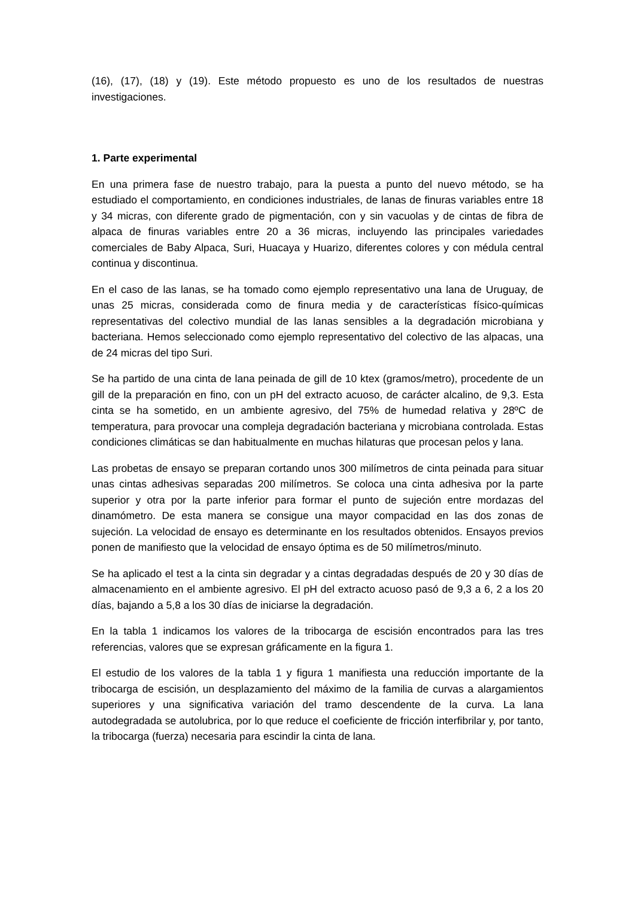(16), (17), (18) y (19). Este método propuesto es uno de los resultados de nuestras investigaciones.
1. Parte experimental
En una primera fase de nuestro trabajo, para la puesta a punto del nuevo método, se ha estudiado el comportamiento, en condiciones industriales, de lanas de finuras variables entre 18 y 34 micras, con diferente grado de pigmentación, con y sin vacuolas y de cintas de fibra de alpaca de finuras variables entre 20 a 36 micras, incluyendo las principales variedades comerciales de Baby Alpaca, Suri, Huacaya y Huarizo, diferentes colores y con médula central continua y discontinua.
En el caso de las lanas, se ha tomado como ejemplo representativo una lana de Uruguay, de unas 25 micras, considerada como de finura media y de características físico-químicas representativas del colectivo mundial de las lanas sensibles a la degradación microbiana y bacteriana. Hemos seleccionado como ejemplo representativo del colectivo de las alpacas, una de 24 micras del tipo Suri.
Se ha partido de una cinta de lana peinada de gill de 10 ktex (gramos/metro), procedente de un gill de la preparación en fino, con un pH del extracto acuoso, de carácter alcalino, de 9,3. Esta cinta se ha sometido, en un ambiente agresivo, del 75% de humedad relativa y 28ºC de temperatura, para provocar una compleja degradación bacteriana y microbiana controlada. Estas condiciones climáticas se dan habitualmente en muchas hilaturas que procesan pelos y lana.
Las probetas de ensayo se preparan cortando unos 300 milímetros de cinta peinada para situar unas cintas adhesivas separadas 200 milímetros. Se coloca una cinta adhesiva por la parte superior y otra por la parte inferior para formar el punto de sujeción entre mordazas del dinamómetro. De esta manera se consigue una mayor compacidad en las dos zonas de sujeción. La velocidad de ensayo es determinante en los resultados obtenidos. Ensayos previos ponen de manifiesto que la velocidad de ensayo óptima es de 50 milímetros/minuto.
Se ha aplicado el test a la cinta sin degradar y a cintas degradadas después de 20 y 30 días de almacenamiento en el ambiente agresivo. El pH del extracto acuoso pasó de 9,3 a 6, 2 a los 20 días, bajando a 5,8 a los 30 días de iniciarse la degradación.
En la tabla 1 indicamos los valores de la tribocarga de escisión encontrados para las tres referencias, valores que se expresan gráficamente en la figura 1.
El estudio de los valores de la tabla 1 y figura 1 manifiesta una reducción importante de la tribocarga de escisión, un desplazamiento del máximo de la familia de curvas a alargamientos superiores y una significativa variación del tramo descendente de la curva. La lana autodegradada se autolubrica, por lo que reduce el coeficiente de fricción interfibrilar y, por tanto, la tribocarga (fuerza) necesaria para escindir la cinta de lana.